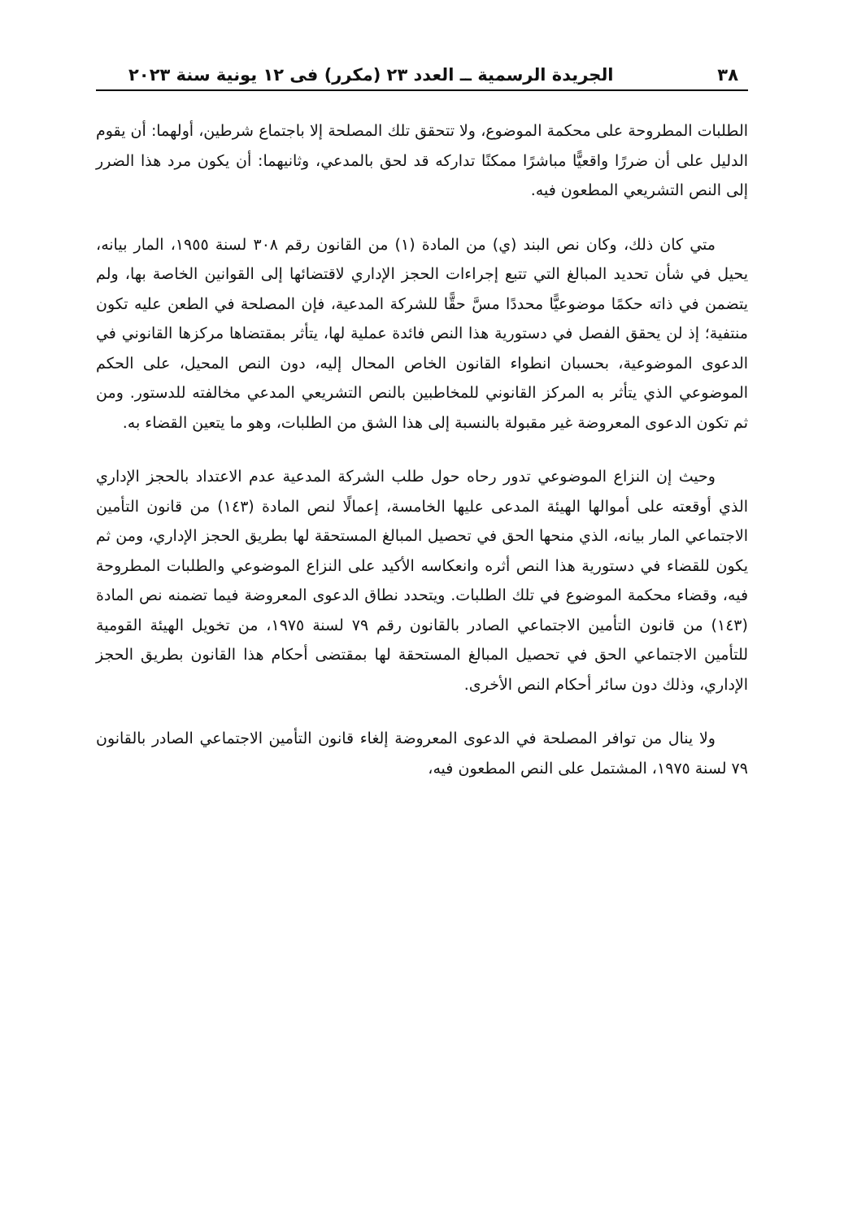٣٨ الجريدة الرسمية ــ العدد ٢٣ (مكرر) فى ١٢ يونية سنة ٢٠٢٣
الطلبات المطروحة على محكمة الموضوع، ولا تتحقق تلك المصلحة إلا باجتماع شرطين، أولهما: أن يقوم الدليل على أن ضررًا واقعيًّا مباشرًا ممكنًا تداركه قد لحق بالمدعي، وثانيهما: أن يكون مرد هذا الضرر إلى النص التشريعي المطعون فيه.
متي كان ذلك، وكان نص البند (ي) من المادة (١) من القانون رقم ٣٠٨ لسنة ١٩٥٥، المار بيانه، يحيل في شأن تحديد المبالغ التي تتبع إجراءات الحجز الإداري لاقتضائها إلى القوانين الخاصة بها، ولم يتضمن في ذاته حكمًا موضوعيًّا محددًا مسَّ حقًّا للشركة المدعية، فإن المصلحة في الطعن عليه تكون منتفية؛ إذ لن يحقق الفصل في دستورية هذا النص فائدة عملية لها، يتأثر بمقتضاها مركزها القانوني في الدعوى الموضوعية، بحسبان انطواء القانون الخاص المحال إليه، دون النص المحيل، على الحكم الموضوعي الذي يتأثر به المركز القانوني للمخاطبين بالنص التشريعي المدعي مخالفته للدستور. ومن ثم تكون الدعوى المعروضة غير مقبولة بالنسبة إلى هذا الشق من الطلبات، وهو ما يتعين القضاء به.
وحيث إن النزاع الموضوعي تدور رحاه حول طلب الشركة المدعية عدم الاعتداد بالحجز الإداري الذي أوقعته على أموالها الهيئة المدعى عليها الخامسة، إعمالًا لنص المادة (١٤٣) من قانون التأمين الاجتماعي المار بيانه، الذي منحها الحق في تحصيل المبالغ المستحقة لها بطريق الحجز الإداري، ومن ثم يكون للقضاء في دستورية هذا النص أثره وانعكاسه الأكيد على النزاع الموضوعي والطلبات المطروحة فيه، وقضاء محكمة الموضوع في تلك الطلبات. ويتحدد نطاق الدعوى المعروضة فيما تضمنه نص المادة (١٤٣) من قانون التأمين الاجتماعي الصادر بالقانون رقم ٧٩ لسنة ١٩٧٥، من تخويل الهيئة القومية للتأمين الاجتماعي الحق في تحصيل المبالغ المستحقة لها بمقتضى أحكام هذا القانون بطريق الحجز الإداري، وذلك دون سائر أحكام النص الأخرى.
ولا ينال من توافر المصلحة في الدعوى المعروضة إلغاء قانون التأمين الاجتماعي الصادر بالقانون ٧٩ لسنة ١٩٧٥، المشتمل على النص المطعون فيه،